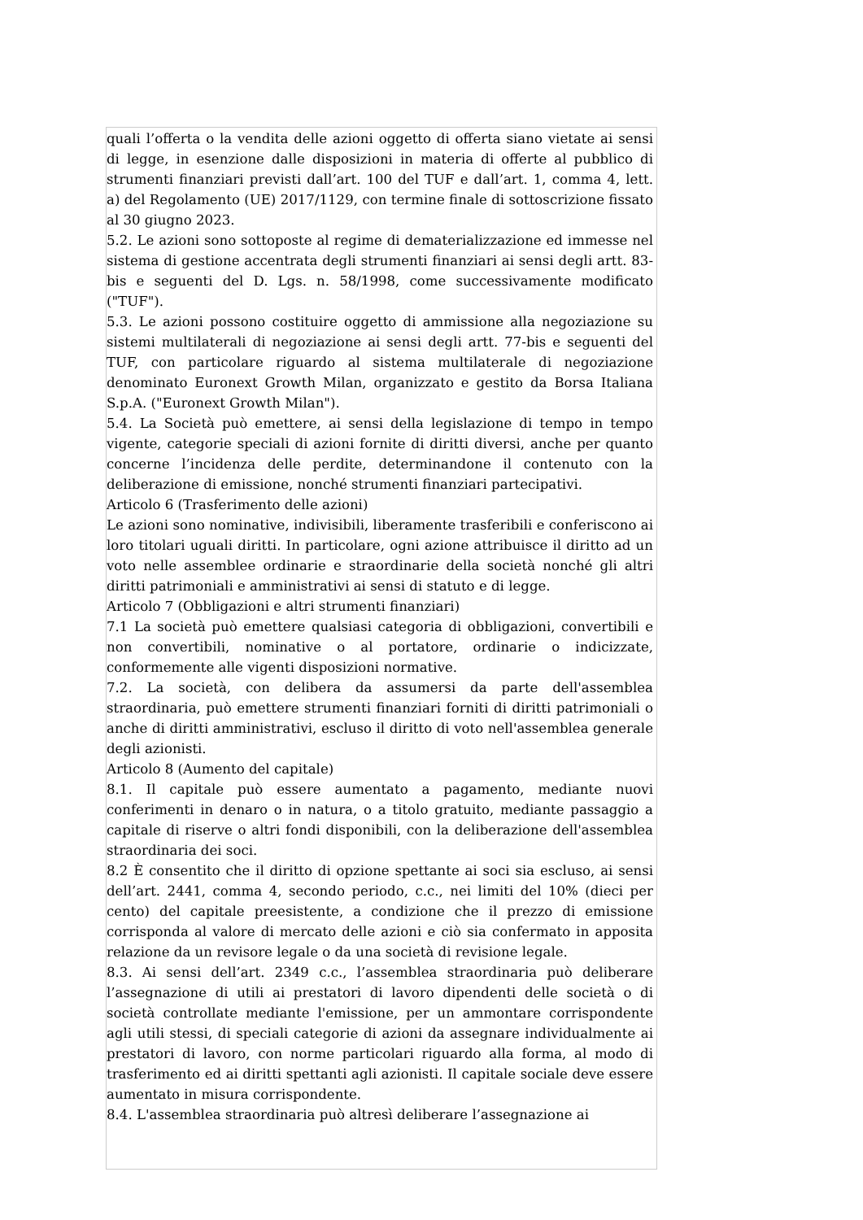quali l’offerta o la vendita delle azioni oggetto di offerta siano vietate ai sensi di legge, in esenzione dalle disposizioni in materia di offerte al pubblico di strumenti finanziari previsti dall’art. 100 del TUF e dall’art. 1, comma 4, lett. a) del Regolamento (UE) 2017/1129, con termine finale di sottoscrizione fissato al 30 giugno 2023.
5.2. Le azioni sono sottoposte al regime di dematerializzazione ed immesse nel sistema di gestione accentrata degli strumenti finanziari ai sensi degli artt. 83-bis e seguenti del D. Lgs. n. 58/1998, come successivamente modificato ("TUF").
5.3. Le azioni possono costituire oggetto di ammissione alla negoziazione su sistemi multilaterali di negoziazione ai sensi degli artt. 77-bis e seguenti del TUF, con particolare riguardo al sistema multilaterale di negoziazione denominato Euronext Growth Milan, organizzato e gestito da Borsa Italiana S.p.A. ("Euronext Growth Milan").
5.4. La Società può emettere, ai sensi della legislazione di tempo in tempo vigente, categorie speciali di azioni fornite di diritti diversi, anche per quanto concerne l’incidenza delle perdite, determinandone il contenuto con la deliberazione di emissione, nonché strumenti finanziari partecipativi.
Articolo 6 (Trasferimento delle azioni)
Le azioni sono nominative, indivisibili, liberamente trasferibili e conferiscono ai loro titolari uguali diritti. In particolare, ogni azione attribuisce il diritto ad un voto nelle assemblee ordinarie e straordinarie della società nonché gli altri diritti patrimoniali e amministrativi ai sensi di statuto e di legge.
Articolo 7 (Obbligazioni e altri strumenti finanziari)
7.1 La società può emettere qualsiasi categoria di obbligazioni, convertibili e non convertibili, nominative o al portatore, ordinarie o indicizzate, conformemente alle vigenti disposizioni normative.
7.2. La società, con delibera da assumersi da parte dell'assemblea straordinaria, può emettere strumenti finanziari forniti di diritti patrimoniali o anche di diritti amministrativi, escluso il diritto di voto nell'assemblea generale degli azionisti.
Articolo 8 (Aumento del capitale)
8.1. Il capitale può essere aumentato a pagamento, mediante nuovi conferimenti in denaro o in natura, o a titolo gratuito, mediante passaggio a capitale di riserve o altri fondi disponibili, con la deliberazione dell'assemblea straordinaria dei soci.
8.2 È consentito che il diritto di opzione spettante ai soci sia escluso, ai sensi dell’art. 2441, comma 4, secondo periodo, c.c., nei limiti del 10% (dieci per cento) del capitale preesistente, a condizione che il prezzo di emissione corrisponda al valore di mercato delle azioni e ciò sia confermato in apposita relazione da un revisore legale o da una società di revisione legale.
8.3. Ai sensi dell’art. 2349 c.c., l’assemblea straordinaria può deliberare l’assegnazione di utili ai prestatori di lavoro dipendenti delle società o di società controllate mediante l'emissione, per un ammontare corrispondente agli utili stessi, di speciali categorie di azioni da assegnare individualmente ai prestatori di lavoro, con norme particolari riguardo alla forma, al modo di trasferimento ed ai diritti spettanti agli azionisti. Il capitale sociale deve essere aumentato in misura corrispondente.
8.4. L'assemblea straordinaria può altresì deliberare l’assegnazione ai